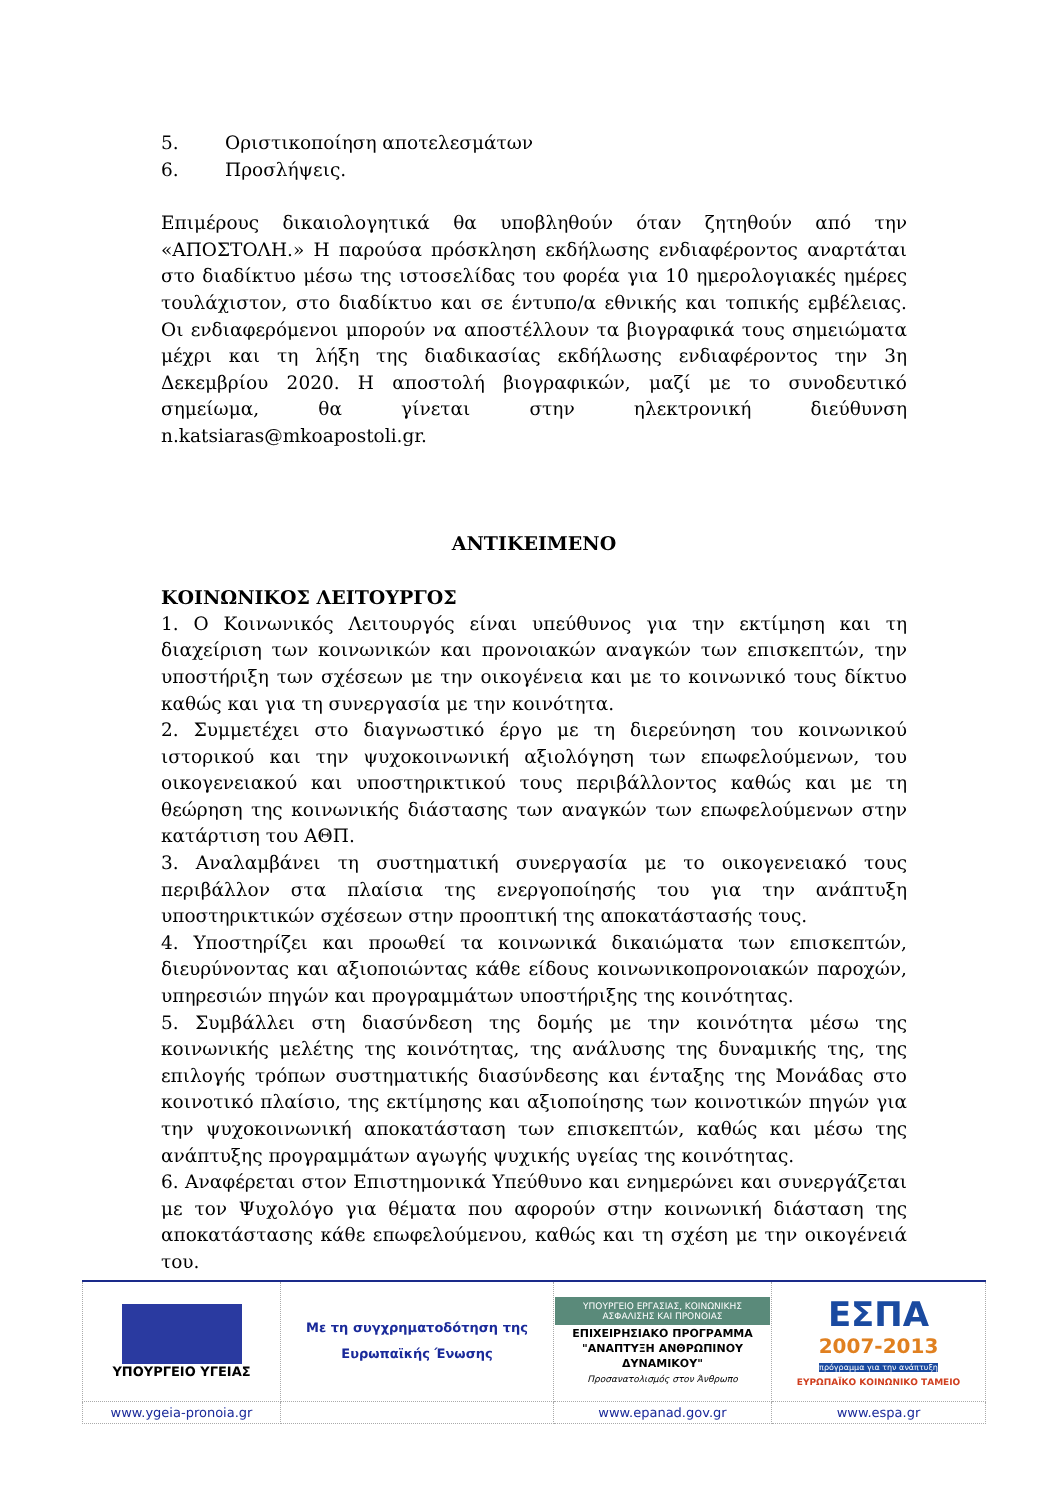5. Οριστικοποίηση αποτελεσμάτων
6. Προσλήψεις.
Επιμέρους δικαιολογητικά θα υποβληθούν όταν ζητηθούν από την «ΑΠΟΣΤΟΛΗ.» Η παρούσα πρόσκληση εκδήλωσης ενδιαφέροντος αναρτάται στο διαδίκτυο μέσω της ιστοσελίδας του φορέα για 10 ημερολογιακές ημέρες τουλάχιστον, στο διαδίκτυο και σε έντυπο/α εθνικής και τοπικής εμβέλειας. Οι ενδιαφερόμενοι μπορούν να αποστέλλουν τα βιογραφικά τους σημειώματα μέχρι και τη λήξη της διαδικασίας εκδήλωσης ενδιαφέροντος την 3η Δεκεμβρίου 2020. Η αποστολή βιογραφικών, μαζί με το συνοδευτικό σημείωμα, θα γίνεται στην ηλεκτρονική διεύθυνση n.katsiaras@mkoapostoli.gr.
ΑΝΤΙΚΕΙΜΕΝΟ
ΚΟΙΝΩΝΙΚΟΣ ΛΕΙΤΟΥΡΓΟΣ
1. Ο Κοινωνικός Λειτουργός είναι υπεύθυνος για την εκτίμηση και τη διαχείριση των κοινωνικών και προνοιακών αναγκών των επισκεπτών, την υποστήριξη των σχέσεων με την οικογένεια και με το κοινωνικό τους δίκτυο καθώς και για τη συνεργασία με την κοινότητα.
2. Συμμετέχει στο διαγνωστικό έργο με τη διερεύνηση του κοινωνικού ιστορικού και την ψυχοκοινωνική αξιολόγηση των επωφελούμενων, του οικογενειακού και υποστηρικτικού τους περιβάλλοντος καθώς και με τη θεώρηση της κοινωνικής διάστασης των αναγκών των επωφελούμενων στην κατάρτιση του ΑΘΠ.
3. Αναλαμβάνει τη συστηματική συνεργασία με το οικογενειακό τους περιβάλλον στα πλαίσια της ενεργοποίησής του για την ανάπτυξη υποστηρικτικών σχέσεων στην προοπτική της αποκατάστασής τους.
4. Υποστηρίζει και προωθεί τα κοινωνικά δικαιώματα των επισκεπτών, διευρύνοντας και αξιοποιώντας κάθε είδους κοινωνικοπρονοιακών παροχών, υπηρεσιών πηγών και προγραμμάτων υποστήριξης της κοινότητας.
5. Συμβάλλει στη διασύνδεση της δομής με την κοινότητα μέσω της κοινωνικής μελέτης της κοινότητας, της ανάλυσης της δυναμικής της, της επιλογής τρόπων συστηματικής διασύνδεσης και ένταξης της Μονάδας στο κοινοτικό πλαίσιο, της εκτίμησης και αξιοποίησης των κοινοτικών πηγών για την ψυχοκοινωνική αποκατάσταση των επισκεπτών, καθώς και μέσω της ανάπτυξης προγραμμάτων αγωγής ψυχικής υγείας της κοινότητας.
6. Αναφέρεται στον Επιστημονικά Υπεύθυνο και ενημερώνει και συνεργάζεται με τον Ψυχολόγο για θέματα που αφορούν στην κοινωνική διάσταση της αποκατάστασης κάθε επωφελούμενου, καθώς και τη σχέση με την οικογένειά του.
| ΥΠΟΥΡΓΕΙΟ ΥΓΕΙΑΣ | Με τη συγχρηματοδότηση της Ευρωπαϊκής Ένωσης | ΥΠΟΥΡΓΕΙΟ ΕΡΓΑΣΙΑΣ, ΚΟΙΝΩΝΙΚΗΣ ΑΣΦΑΛΙΣΗΣ ΚΑΙ ΠΡΟΝΟΙΑΣ ΕΠΙΧΕΙΡΗΣΙΑΚΟ ΠΡΟΓΡΑΜΜΑ "ΑΝΑΠΤΥΞΗ ΑΝΘΡΩΠΙΝΟΥ ΔΥΝΑΜΙΚΟΥ" Προσανατολισμός στον Άνθρωπο | ΕΣΠΑ 2007-2013 πρόγραμμα για την ανάπτυξη ΕΥΡΩΠΑΪΚΟ ΚΟΙΝΩΝΙΚΟ ΤΑΜΕΙΟ |
| www.ygeia-pronoia.gr | | www.epanad.gov.gr | www.espa.gr |